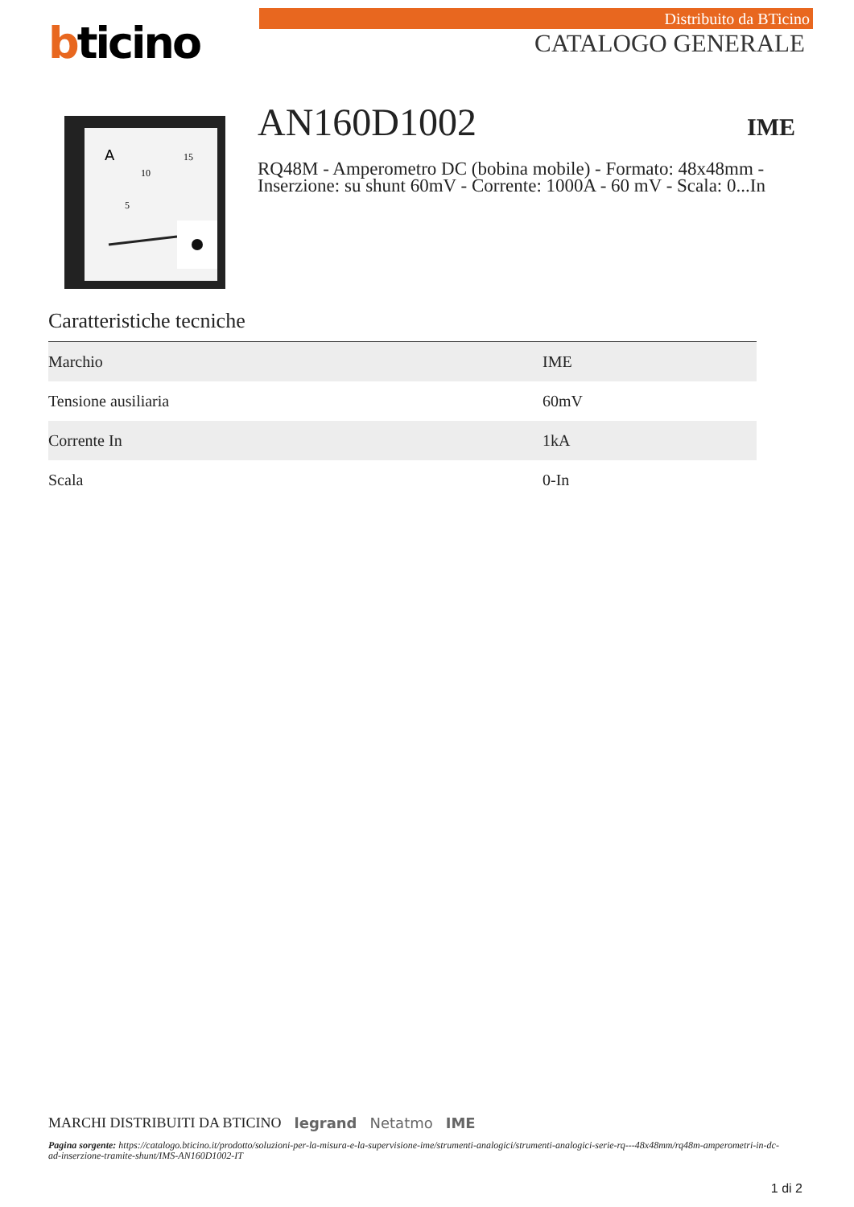bticino
Distribuito da BTicino
CATALOGO GENERALE
A
10
15
5
AN160D1002
IME
RQ48M - Amperometro DC (bobina mobile) - Formato: 48x48mm - Inserzione: su shunt 60mV - Corrente: 1000A - 60 mV - Scala: 0...In
Caratteristiche tecniche
| Marchio | IME |
| Tensione ausiliaria | 60mV |
| Corrente In | 1kA |
| Scala | 0-In |
MARCHI DISTRIBUITI DA BTICINO legrand Netatmo IME
Pagina sorgente: https://catalogo.bticino.it/prodotto/soluzioni-per-la-misura-e-la-supervisione-ime/strumenti-analogici/strumenti-analogici-serie-rq---48x48mm/rq48m-amperometri-in-dc-ad-inserzione-tramite-shunt/IMS-AN160D1002-IT
1 di 2